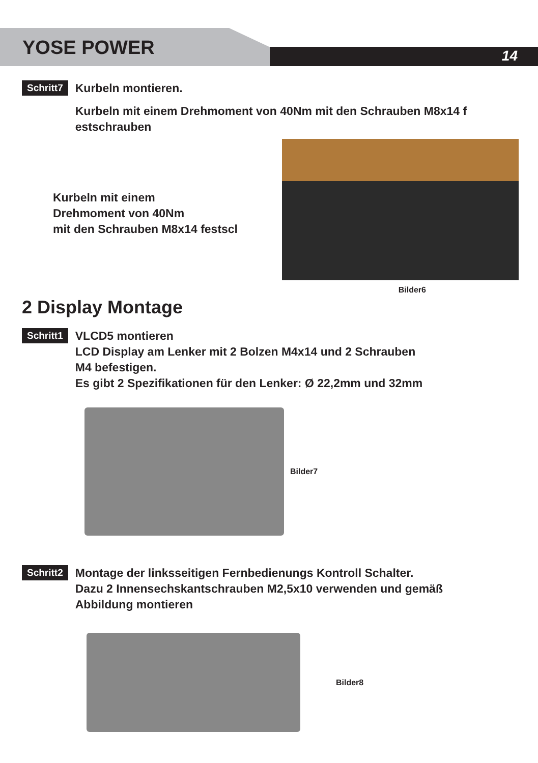YOSE POWER 14
Schritt7
Kurbeln montieren.
Kurbeln mit einem Drehmoment von 40Nm mit den Schrauben M8x14 f estschrauben
Kurbeln mit einem
Drehmoment von 40Nm
mit den Schrauben M8x14 festscl
2 Display Montage
Bilder6
Schritt1
VLCD5 montieren
LCD Display am Lenker mit 2 Bolzen M4x14 und 2 Schrauben
M4 befestigen.
Es gibt 2 Spezifikationen für den Lenker: Ø 22,2mm und 32mm
Bilder7
Schritt2
Montage der linksseitigen Fernbedienungs Kontroll Schalter.
Dazu 2 Innensechskantschrauben M2,5x10 verwenden und gemäß
Abbildung montieren
Bilder8